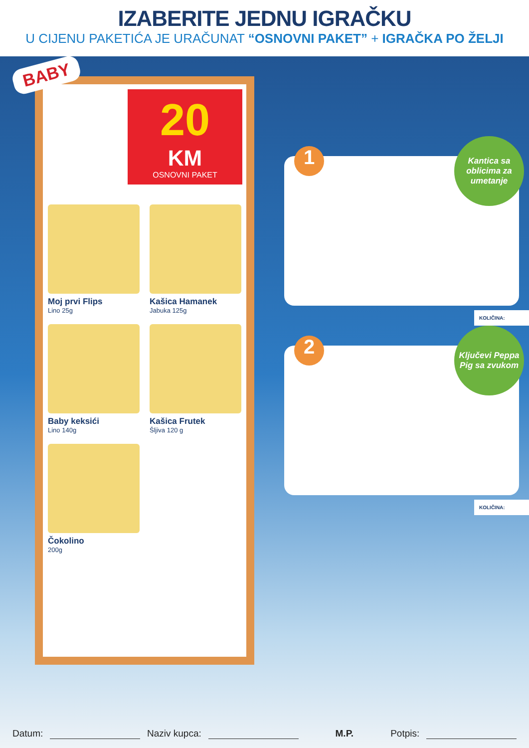IZABERITE JEDNU IGRAČKU
U CIJENU PAKETIĆA JE URAČUNAT “OSNOVNI PAKET” + IGRAČKA PO ŽELJI
BABY
20
KM
OSNOVNI PAKET
Moj prvi Flips
Lino 25g
Kašica Hamanek
Jabuka 125g
Baby keksići
Lino 140g
Kašica Frutek
Šljiva 120 g
Čokolino
200g
1
Kantica sa oblicima za umetanje
KOLIČINA:
2
Ključevi Peppa Pig sa zvukom
KOLIČINA:
Datum: Naziv kupca: M.P. Potpis: